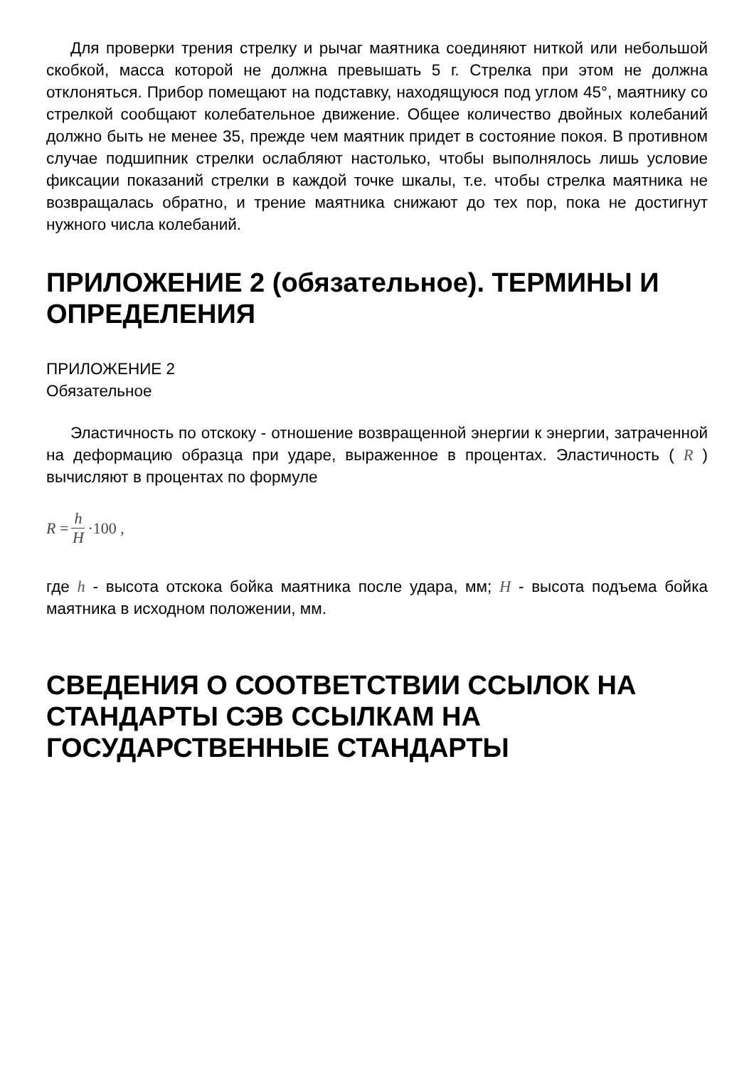Для проверки трения стрелку и рычаг маятника соединяют ниткой или небольшой скобкой, масса которой не должна превышать 5 г. Стрелка при этом не должна отклоняться. Прибор помещают на подставку, находящуюся под углом 45°, маятнику со стрелкой сообщают колебательное движение. Общее количество двойных колебаний должно быть не менее 35, прежде чем маятник придет в состояние покоя. В противном случае подшипник стрелки ослабляют настолько, чтобы выполнялось лишь условие фиксации показаний стрелки в каждой точке шкалы, т.е. чтобы стрелка маятника не возвращалась обратно, и трение маятника снижают до тех пор, пока не достигнут нужного числа колебаний.
ПРИЛОЖЕНИЕ 2 (обязательное). ТЕРМИНЫ И ОПРЕДЕЛЕНИЯ
ПРИЛОЖЕНИЕ 2
Обязательное
Эластичность по отскоку - отношение возвращенной энергии к энергии, затраченной на деформацию образца при ударе, выраженное в процентах. Эластичность ( R ) вычисляют в процентах по формуле
R = h H ·100 ,
где h - высота отскока бойка маятника после удара, мм; H - высота подъема бойка маятника в исходном положении, мм.
СВЕДЕНИЯ О СООТВЕТСТВИИ ССЫЛОК НА СТАНДАРТЫ СЭВ ССЫЛКАМ НА ГОСУДАРСТВЕННЫЕ СТАНДАРТЫ